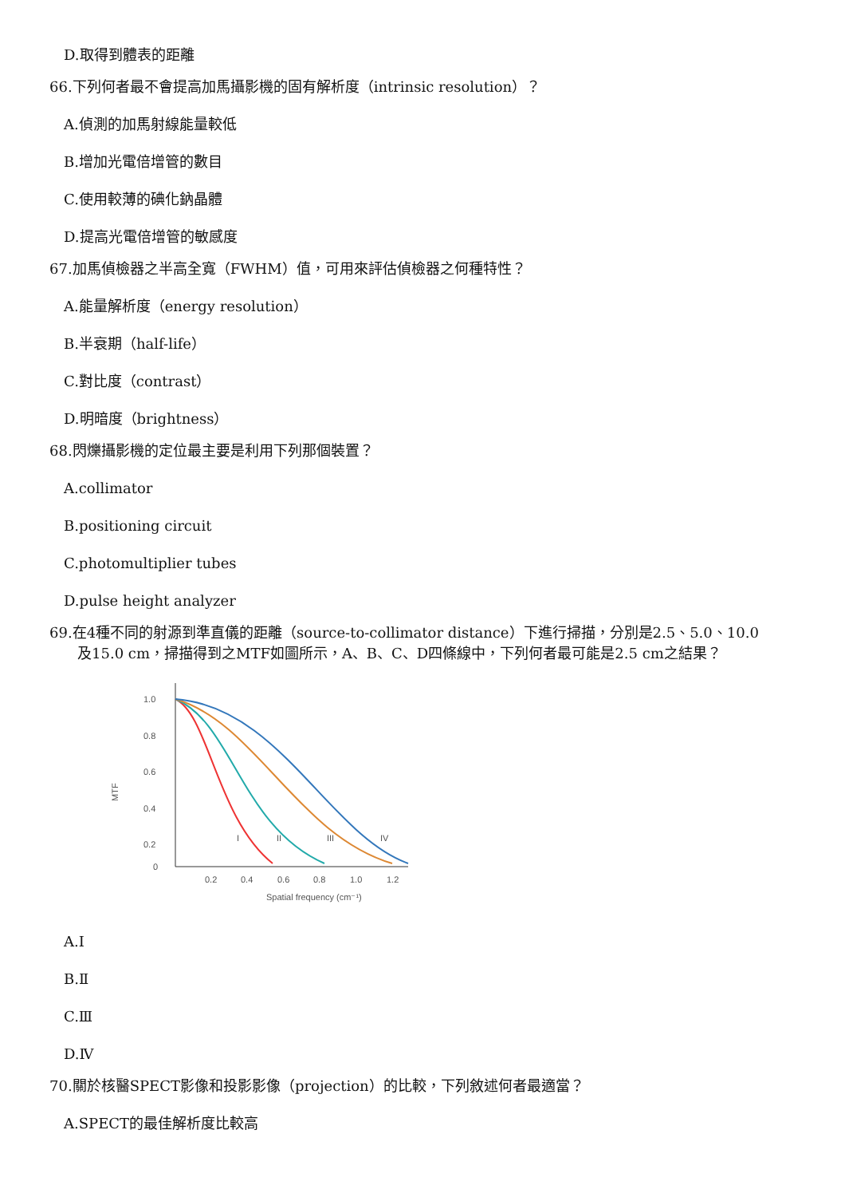D.取得到體表的距離
66.下列何者最不會提高加馬攝影機的固有解析度（intrinsic resolution）？
A.偵測的加馬射線能量較低
B.增加光電倍增管的數目
C.使用較薄的碘化鈉晶體
D.提高光電倍增管的敏感度
67.加馬偵檢器之半高全寬（FWHM）值，可用來評估偵檢器之何種特性？
A.能量解析度（energy resolution）
B.半衰期（half-life）
C.對比度（contrast）
D.明暗度（brightness）
68.閃爍攝影機的定位最主要是利用下列那個裝置？
A.collimator
B.positioning circuit
C.photomultiplier tubes
D.pulse height analyzer
69.在4種不同的射源到準直儀的距離（source-to-collimator distance）下進行掃描，分別是2.5、5.0、10.0
及15.0 cm，掃描得到之MTF如圖所示，A、B、C、D四條線中，下列何者最可能是2.5 cm之結果？
1.0
0.8
0.6
0.4
0.2
0
MTF
0.2
0.4
0.6
0.8
1.0
1.2
Spatial frequency (cm⁻¹)
I
II
III
IV
A.Ⅰ
B.Ⅱ
C.Ⅲ
D.Ⅳ
70.關於核醫SPECT影像和投影影像（projection）的比較，下列敘述何者最適當？
A.SPECT的最佳解析度比較高